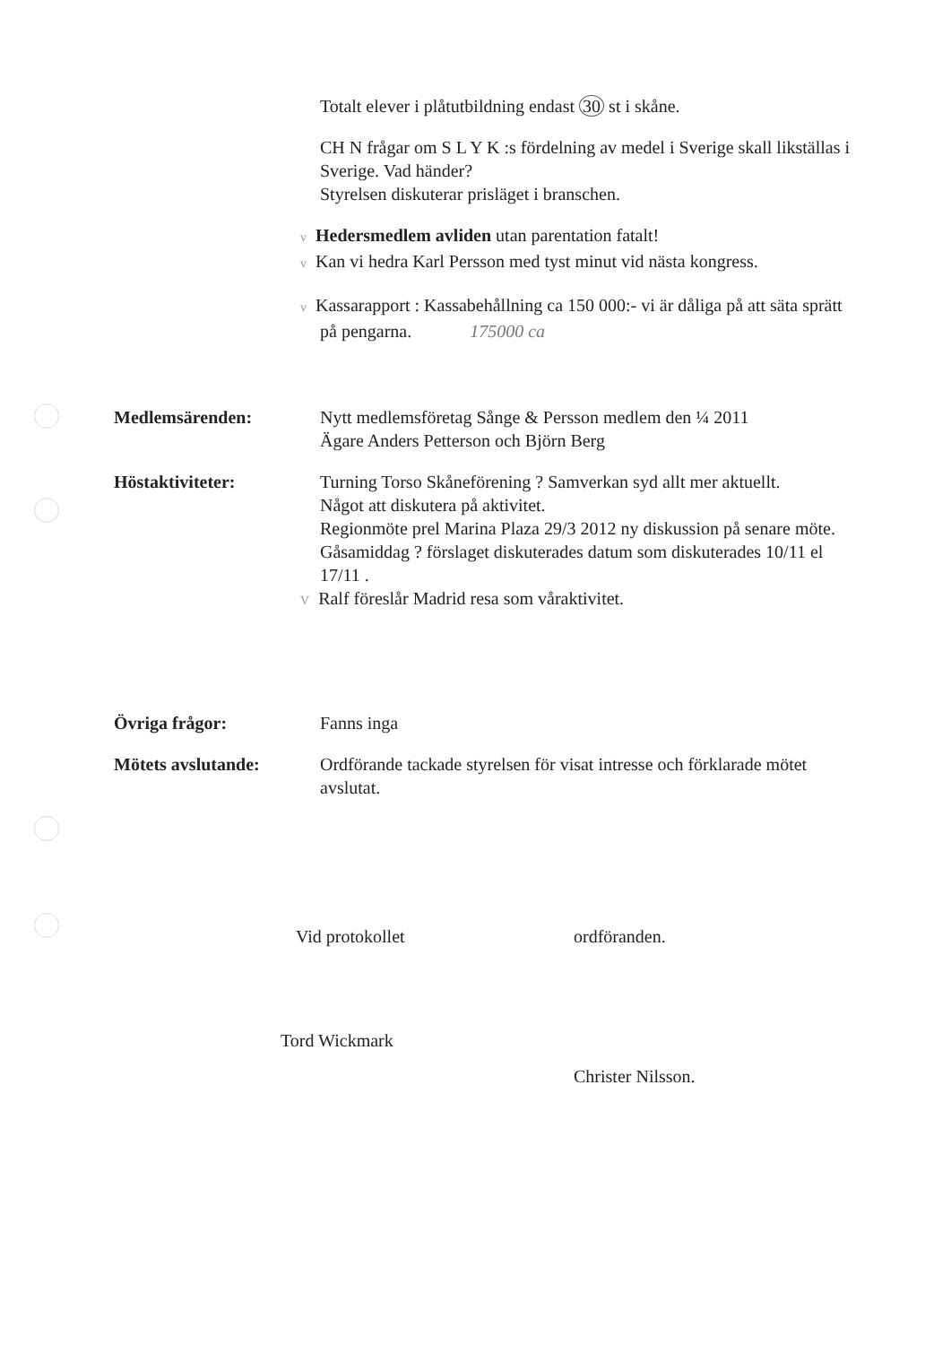Totalt elever i plåtutbildning endast 30 st i skåne.
CH N frågar om S L Y K :s fördelning av medel i Sverige skall likställas i Sverige. Vad händer?
Styrelsen diskuterar prisläget i branschen.
v Hedersmedlem avliden utan parentation fatalt!
v Kan vi hedra Karl Persson med tyst minut vid nästa kongress.
v Kassarapport : Kassabehållning ca 150 000:- vi är dåliga på att säta sprätt på pengarna. 175000 ca
Medlemsärenden: Nytt medlemsföretag Sånge & Persson medlem den ¼ 2011
Ägare Anders Petterson och Björn Berg
Höstaktiviteter: Turning Torso Skåneförening ? Samverkan syd allt mer aktuellt.
Något att diskutera på aktivitet.
Regionmöte prel Marina Plaza 29/3 2012 ny diskussion på senare möte.
Gåsamiddag ? förslaget diskuterades datum som diskuterades 10/11 el 17/11 .
V Ralf föreslår Madrid resa som våraktivitet.
Övriga frågor: Fanns inga
Mötets avslutande: Ordförande tackade styrelsen för visat intresse och förklarade mötet avslutat.
Vid protokollet ordföranden.
Tord Wickmark Christer Nilsson.